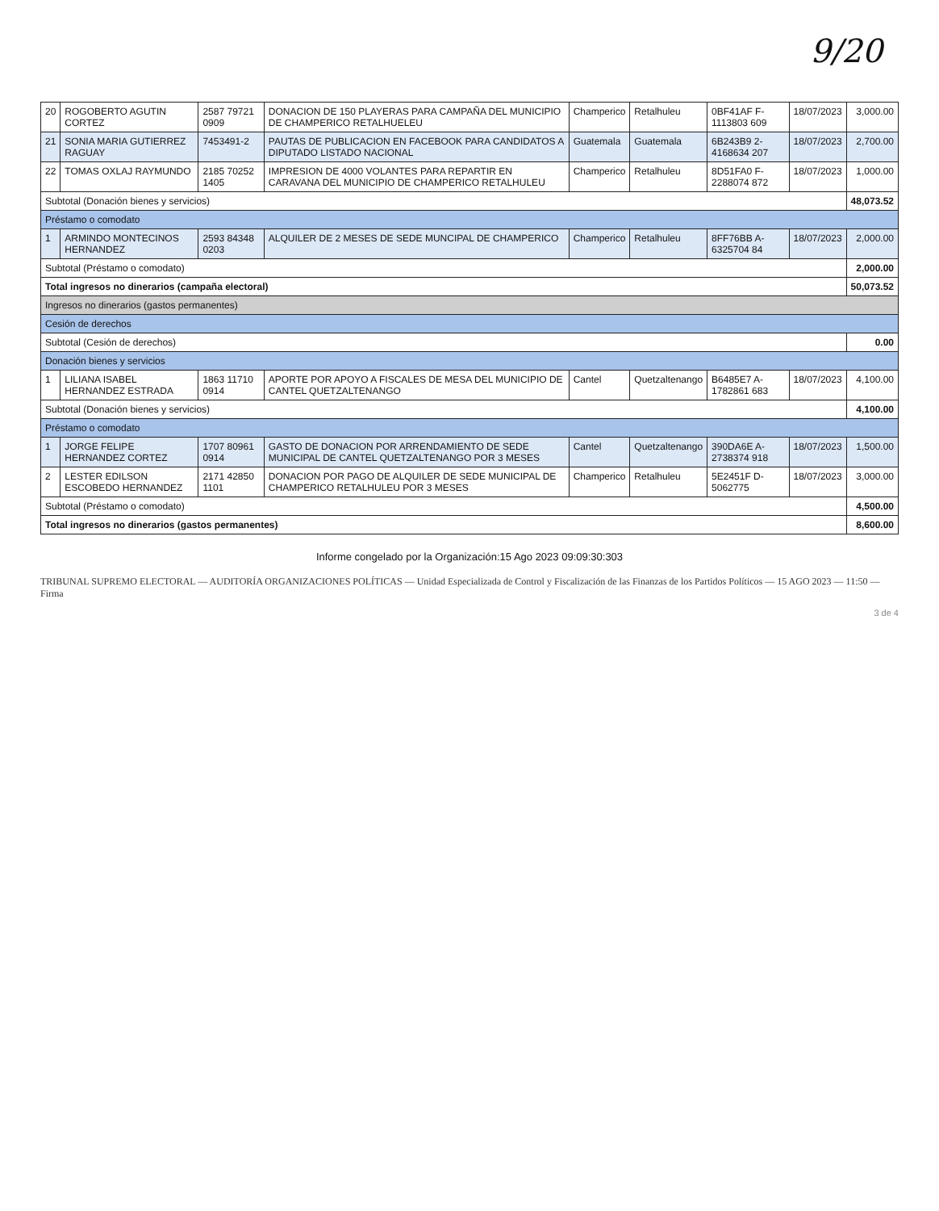9/20
| 20 | ROGOBERTO AGUTIN CORTEZ | 2587 79721 0909 | DONACION DE 150 PLAYERAS PARA CAMPAÑA DEL MUNICIPIO DE CHAMPERICO RETALHUELEU | Champerico | Retalhuleu | 0BF41AF F-1113803 609 | 18/07/2023 | 3,000.00 |
| 21 | SONIA MARIA GUTIERREZ RAGUAY | 7453491-2 | PAUTAS DE PUBLICACION EN FACEBOOK PARA CANDIDATOS A DIPUTADO LISTADO NACIONAL | Guatemala | Guatemala | 6B243B9 2-4168634 207 | 18/07/2023 | 2,700.00 |
| 22 | TOMAS OXLAJ RAYMUNDO | 2185 70252 1405 | IMPRESION DE 4000 VOLANTES PARA REPARTIR EN CARAVANA DEL MUNICIPIO DE CHAMPERICO RETALHULEU | Champerico | Retalhuleu | 8D51FA0 F-2288074 872 | 18/07/2023 | 1,000.00 |
| Subtotal (Donación bienes y servicios) | | | | | | | | 48,073.52 |
| Préstamo o comodato | | | | | | | | |
| 1 | ARMINDO MONTECINOS HERNANDEZ | 2593 84348 0203 | ALQUILER DE 2 MESES DE SEDE MUNCIPAL DE CHAMPERICO | Champerico | Retalhuleu | 8FF76BB A-6325704 84 | 18/07/2023 | 2,000.00 |
| Subtotal (Préstamo o comodato) | | | | | | | | 2,000.00 |
| Total ingresos no dinerarios (campaña electoral) | | | | | | | | 50,073.52 |
| Ingresos no dinerarios (gastos permanentes) | | | | | | | | |
| Cesión de derechos | | | | | | | | |
| Subtotal (Cesión de derechos) | | | | | | | | 0.00 |
| Donación bienes y servicios | | | | | | | | |
| 1 | LILIANA ISABEL HERNANDEZ ESTRADA | 1863 11710 0914 | APORTE POR APOYO A FISCALES DE MESA DEL MUNICIPIO DE CANTEL QUETZALTENANGO | Cantel | Quetzaltenango | B6485E7 A-1782861 683 | 18/07/2023 | 4,100.00 |
| Subtotal (Donación bienes y servicios) | | | | | | | | 4,100.00 |
| Préstamo o comodato | | | | | | | | |
| 1 | JORGE FELIPE HERNANDEZ CORTEZ | 1707 80961 0914 | GASTO DE DONACION POR ARRENDAMIENTO DE SEDE MUNICIPAL DE CANTEL QUETZALTENANGO POR 3 MESES | Cantel | Quetzaltenango | 390DA6E A-2738374 918 | 18/07/2023 | 1,500.00 |
| 2 | LESTER EDILSON ESCOBEDO HERNANDEZ | 2171 42850 1101 | DONACION POR PAGO DE ALQUILER DE SEDE MUNICIPAL DE CHAMPERICO RETALHULEU POR 3 MESES | Champerico | Retalhuleu | 5E2451F D-5062775 | 18/07/2023 | 3,000.00 |
| Subtotal (Préstamo o comodato) | | | | | | | | 4,500.00 |
| Total ingresos no dinerarios (gastos permanentes) | | | | | | | | 8,600.00 |
Informe congelado por la Organización:15 Ago 2023 09:09:30:303
TRIBUNAL SUPREMO ELECTORAL — AUDITORÍA ORGANIZACIONES POLÍTICAS — Unidad Especializada de Control y Fiscalización de las Finanzas de los Partidos Políticos — 15 AGO 2023 — 11:50 — Firma
3 de 4